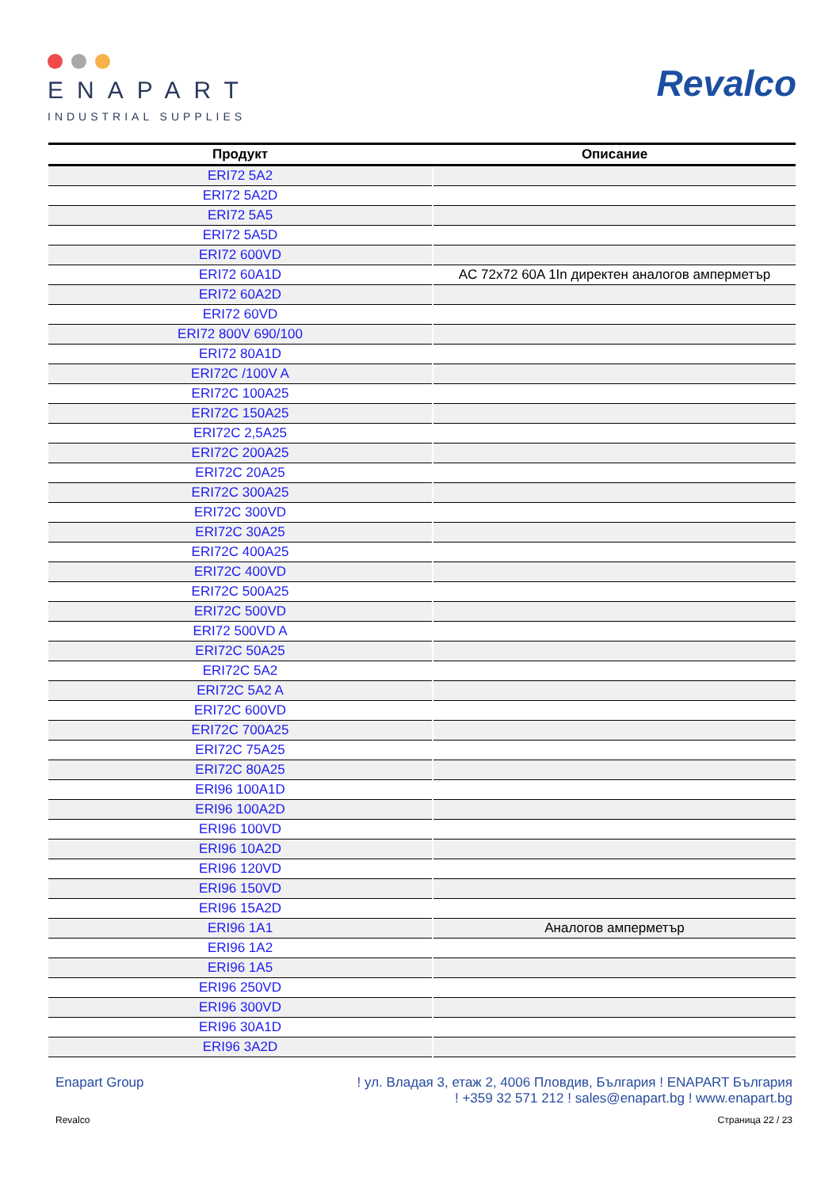ENAPART
INDUSTRIAL SUPPLIES
Revalco
| Продукт | Описание |
| --- | --- |
| ERI72 5A2 | |
| ERI72 5A2D | |
| ERI72 5A5 | |
| ERI72 5A5D | |
| ERI72 600VD | |
| ERI72 60A1D | AC 72x72 60A 1In директен аналогов амперметър |
| ERI72 60A2D | |
| ERI72 60VD | |
| ERI72 800V 690/100 | |
| ERI72 80A1D | |
| ERI72C /100V A | |
| ERI72C 100A25 | |
| ERI72C 150A25 | |
| ERI72C 2,5A25 | |
| ERI72C 200A25 | |
| ERI72C 20A25 | |
| ERI72C 300A25 | |
| ERI72C 300VD | |
| ERI72C 30A25 | |
| ERI72C 400A25 | |
| ERI72C 400VD | |
| ERI72C 500A25 | |
| ERI72C 500VD | |
| ERI72 500VD A | |
| ERI72C 50A25 | |
| ERI72C 5A2 | |
| ERI72C 5A2 A | |
| ERI72C 600VD | |
| ERI72C 700A25 | |
| ERI72C 75A25 | |
| ERI72C 80A25 | |
| ERI96 100A1D | |
| ERI96 100A2D | |
| ERI96 100VD | |
| ERI96 10A2D | |
| ERI96 120VD | |
| ERI96 150VD | |
| ERI96 15A2D | |
| ERI96 1A1 | Аналогов амперметър |
| ERI96 1A2 | |
| ERI96 1A5 | |
| ERI96 250VD | |
| ERI96 300VD | |
| ERI96 30A1D | |
| ERI96 3A2D | |
Enapart Group ! ул. Владая 3, етаж 2, 4006 Пловдив, България ! ENAPART България
! +359 32 571 212 ! sales@enapart.bg ! www.enapart.bg
Revalco Страница 22 / 23